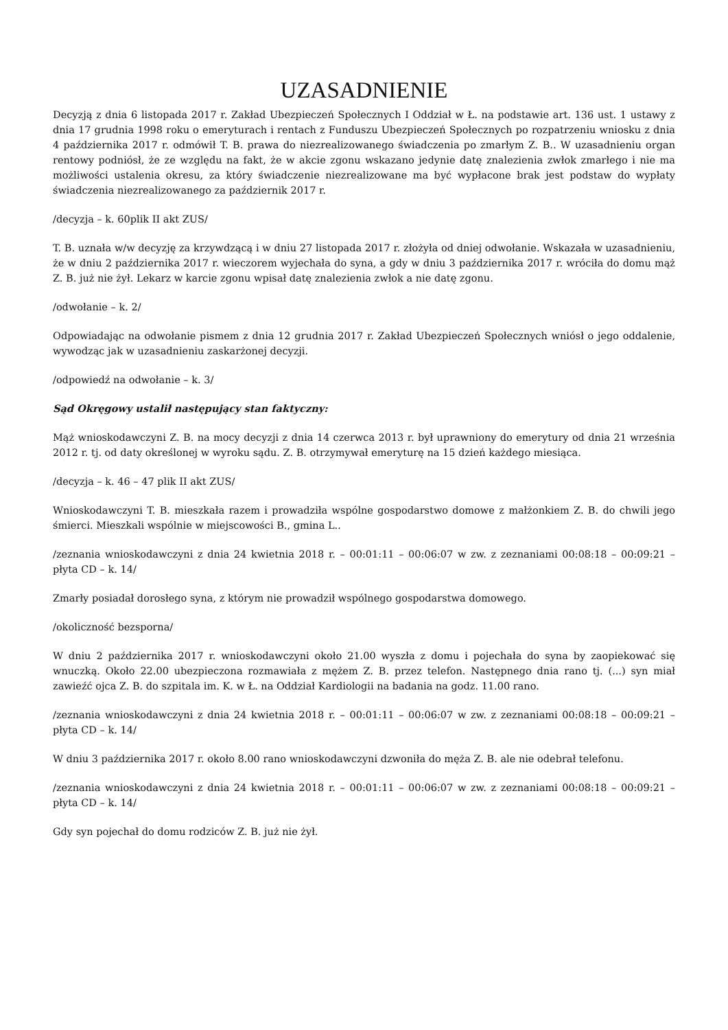UZASADNIENIE
Decyzją z dnia 6 listopada 2017 r. Zakład Ubezpieczeń Społecznych I Oddział w Ł. na podstawie art. 136 ust. 1 ustawy z dnia 17 grudnia 1998 roku o emeryturach i rentach z Funduszu Ubezpieczeń Społecznych po rozpatrzeniu wniosku z dnia 4 października 2017 r. odmówił T. B. prawa do niezrealizowanego świadczenia po zmarłym Z. B.. W uzasadnieniu organ rentowy podniósł, że ze względu na fakt, że w akcie zgonu wskazano jedynie datę znalezienia zwłok zmarłego i nie ma możliwości ustalenia okresu, za który świadczenie niezrealizowane ma być wypłacone brak jest podstaw do wypłaty świadczenia niezrealizowanego za październik 2017 r.
/decyzja – k. 60plik II akt ZUS/
T. B. uznała w/w decyzję za krzywdzącą i w dniu 27 listopada 2017 r. złożyła od dniej odwołanie. Wskazała w uzasadnieniu, że w dniu 2 października 2017 r. wieczorem wyjechała do syna, a gdy w dniu 3 października 2017 r. wróciła do domu mąż Z. B. już nie żył. Lekarz w karcie zgonu wpisał datę znalezienia zwłok a nie datę zgonu.
/odwołanie – k. 2/
Odpowiadając na odwołanie pismem z dnia 12 grudnia 2017 r. Zakład Ubezpieczeń Społecznych wniósł o jego oddalenie, wywodząc jak w uzasadnieniu zaskarżonej decyzji.
/odpowiedź na odwołanie – k. 3/
Sąd Okręgowy ustalił następujący stan faktyczny:
Mąż wnioskodawczyni Z. B. na mocy decyzji z dnia 14 czerwca 2013 r. był uprawniony do emerytury od dnia 21 września 2012 r. tj. od daty określonej w wyroku sądu. Z. B. otrzymywał emeryturę na 15 dzień każdego miesiąca.
/decyzja – k. 46 – 47 plik II akt ZUS/
Wnioskodawczyni T. B. mieszkała razem i prowadziła wspólne gospodarstwo domowe z małżonkiem Z. B. do chwili jego śmierci. Mieszkali wspólnie w miejscowości B., gmina L..
/zeznania wnioskodawczyni z dnia 24 kwietnia 2018 r. – 00:01:11 – 00:06:07 w zw. z zeznaniami 00:08:18 – 00:09:21 – płyta CD – k. 14/
Zmarły posiadał dorosłego syna, z którym nie prowadził wspólnego gospodarstwa domowego.
/okoliczność bezsporna/
W dniu 2 października 2017 r. wnioskodawczyni około 21.00 wyszła z domu i pojechała do syna by zaopiekować się wnuczką. Około 22.00 ubezpieczona rozmawiała z mężem Z. B. przez telefon. Następnego dnia rano tj. (...) syn miał zawieźć ojca Z. B. do szpitala im. K. w Ł. na Oddział Kardiologii na badania na godz. 11.00 rano.
/zeznania wnioskodawczyni z dnia 24 kwietnia 2018 r. – 00:01:11 – 00:06:07 w zw. z zeznaniami 00:08:18 – 00:09:21 – płyta CD – k. 14/
W dniu 3 października 2017 r. około 8.00 rano wnioskodawczyni dzwoniła do męża Z. B. ale nie odebrał telefonu.
/zeznania wnioskodawczyni z dnia 24 kwietnia 2018 r. – 00:01:11 – 00:06:07 w zw. z zeznaniami 00:08:18 – 00:09:21 – płyta CD – k. 14/
Gdy syn pojechał do domu rodziców Z. B. już nie żył.